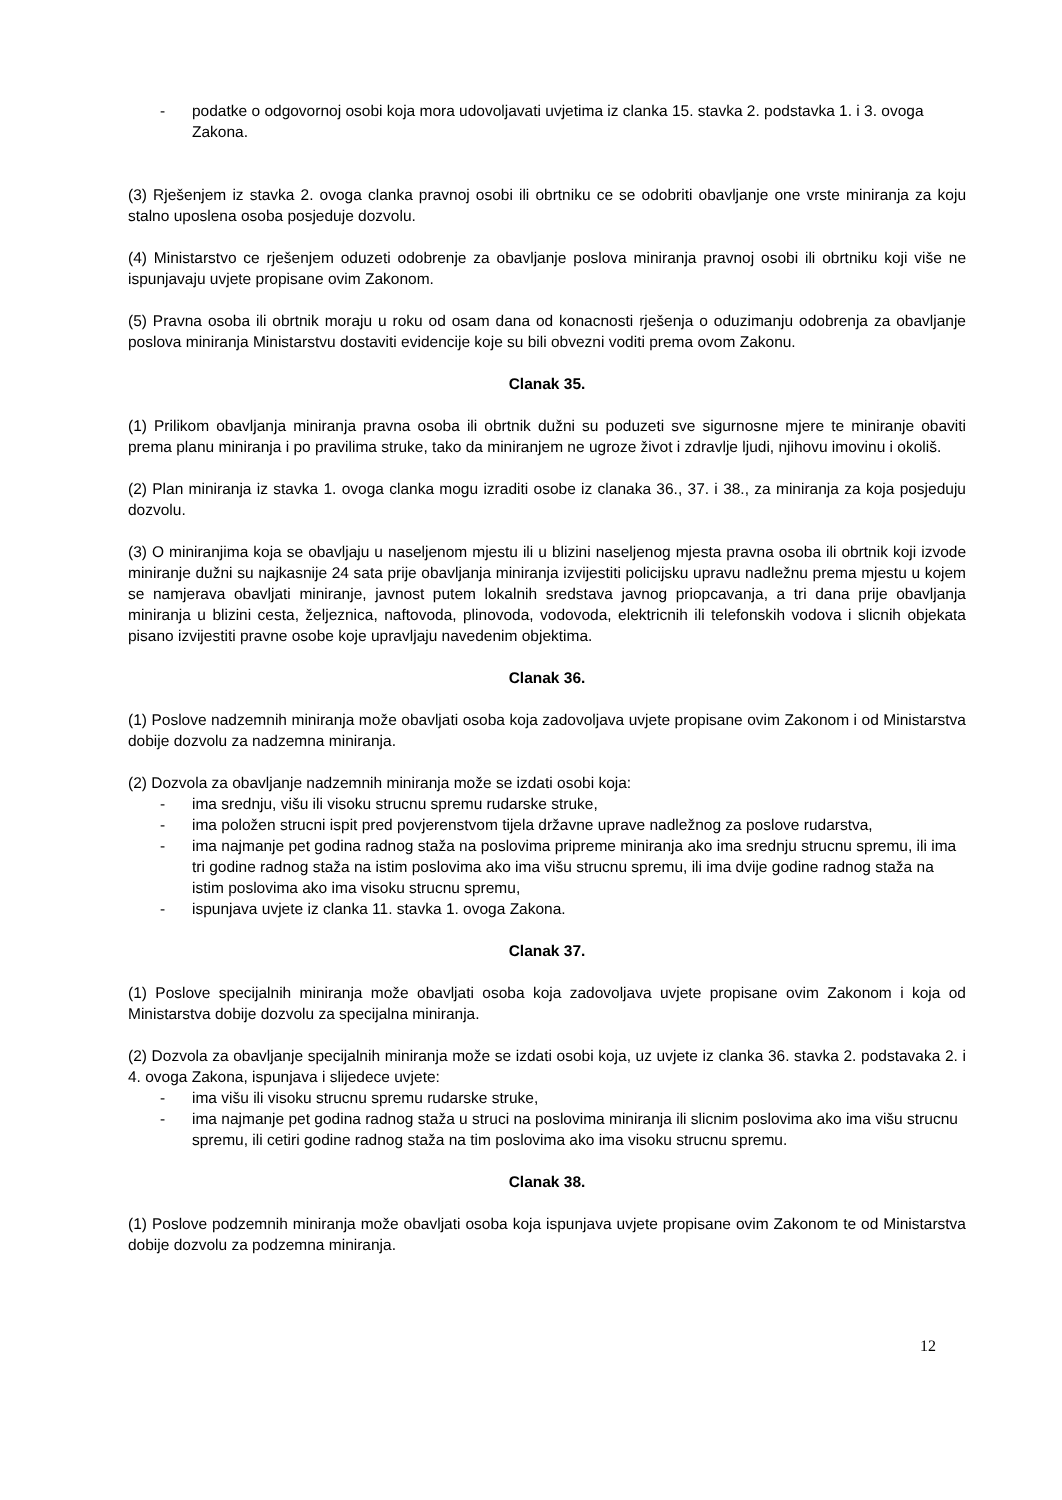- podatke o odgovornoj osobi koja mora udovoljavati uvjetima iz clanka 15. stavka 2. podstavka 1. i 3. ovoga Zakona.
(3) Rješenjem iz stavka 2. ovoga clanka pravnoj osobi ili obrtniku ce se odobriti obavljanje one vrste miniranja za koju stalno uposlena osoba posjeduje dozvolu.
(4) Ministarstvo ce rješenjem oduzeti odobrenje za obavljanje poslova miniranja pravnoj osobi ili obrtniku koji više ne ispunjavaju uvjete propisane ovim Zakonom.
(5) Pravna osoba ili obrtnik moraju u roku od osam dana od konacnosti rješenja o oduzimanju odobrenja za obavljanje poslova miniranja Ministarstvu dostaviti evidencije koje su bili obvezni voditi prema ovom Zakonu.
Clanak 35.
(1) Prilikom obavljanja miniranja pravna osoba ili obrtnik dužni su poduzeti sve sigurnosne mjere te miniranje obaviti prema planu miniranja i po pravilima struke, tako da miniranjem ne ugroze život i zdravlje ljudi, njihovu imovinu i okoliš.
(2) Plan miniranja iz stavka 1. ovoga clanka mogu izraditi osobe iz clanaka 36., 37. i 38., za miniranja za koja posjeduju dozvolu.
(3) O miniranjima koja se obavljaju u naseljenom mjestu ili u blizini naseljenog mjesta pravna osoba ili obrtnik koji izvode miniranje dužni su najkasnije 24 sata prije obavljanja miniranja izvijestiti policijsku upravu nadležnu prema mjestu u kojem se namjerava obavljati miniranje, javnost putem lokalnih sredstava javnog priopcavanja, a tri dana prije obavljanja miniranja u blizini cesta, željeznica, naftovoda, plinovoda, vodovoda, elektricnih ili telefonskih vodova i slicnih objekata pisano izvijestiti pravne osobe koje upravljaju navedenim objektima.
Clanak 36.
(1) Poslove nadzemnih miniranja može obavljati osoba koja zadovoljava uvjete propisane ovim Zakonom i od Ministarstva dobije dozvolu za nadzemna miniranja.
(2) Dozvola za obavljanje nadzemnih miniranja može se izdati osobi koja:
- ima srednju, višu ili visoku strucnu spremu rudarske struke,
- ima položen strucni ispit pred povjerenstvom tijela državne uprave nadležnog za poslove rudarstva,
- ima najmanje pet godina radnog staža na poslovima pripreme miniranja ako ima srednju strucnu spremu, ili ima tri godine radnog staža na istim poslovima ako ima višu strucnu spremu, ili ima dvije godine radnog staža na istim poslovima ako ima visoku strucnu spremu,
- ispunjava uvjete iz clanka 11. stavka 1. ovoga Zakona.
Clanak 37.
(1) Poslove specijalnih miniranja može obavljati osoba koja zadovoljava uvjete propisane ovim Zakonom i koja od Ministarstva dobije dozvolu za specijalna miniranja.
(2) Dozvola za obavljanje specijalnih miniranja može se izdati osobi koja, uz uvjete iz clanka 36. stavka 2. podstavaka 2. i 4. ovoga Zakona, ispunjava i slijedece uvjete:
- ima višu ili visoku strucnu spremu rudarske struke,
- ima najmanje pet godina radnog staža u struci na poslovima miniranja ili slicnim poslovima ako ima višu strucnu spremu, ili cetiri godine radnog staža na tim poslovima ako ima visoku strucnu spremu.
Clanak 38.
(1) Poslove podzemnih miniranja može obavljati osoba koja ispunjava uvjete propisane ovim Zakonom te od Ministarstva dobije dozvolu za podzemna miniranja.
12